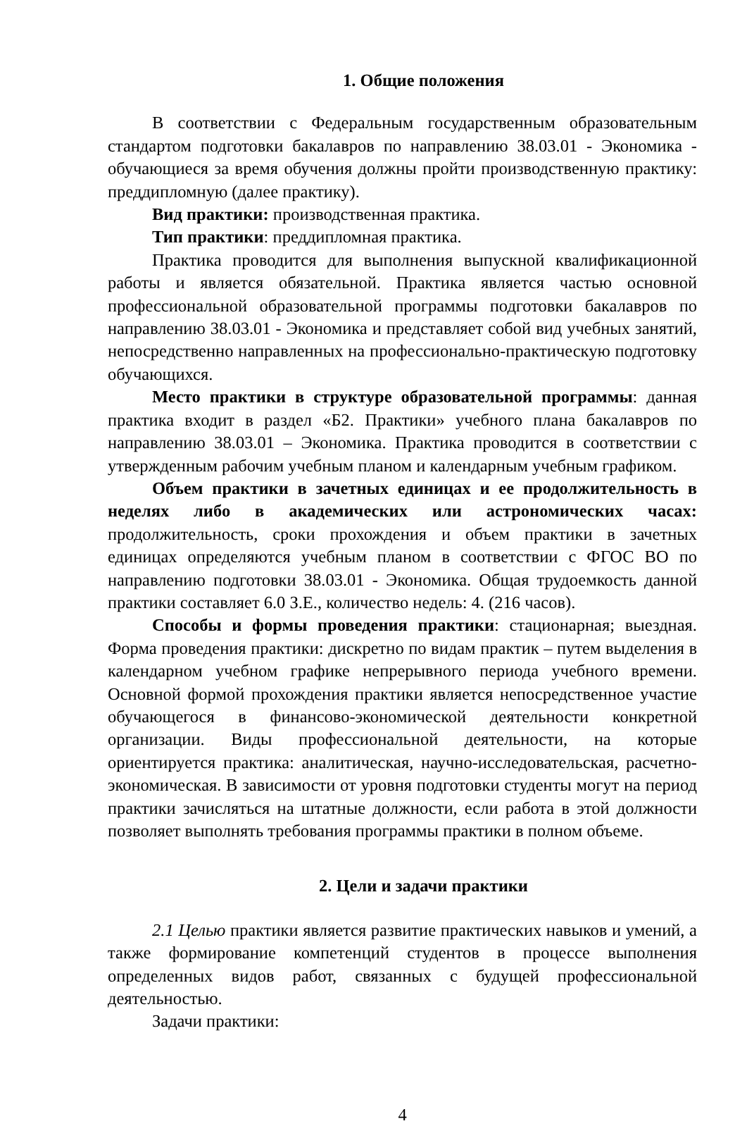1. Общие положения
В соответствии с Федеральным государственным образовательным стандартом подготовки бакалавров по направлению 38.03.01 - Экономика - обучающиеся за время обучения должны пройти производственную практику: преддипломную (далее практику).
Вид практики: производственная практика.
Тип практики: преддипломная практика.
Практика проводится для выполнения выпускной квалификационной работы и является обязательной. Практика является частью основной профессиональной образовательной программы подготовки бакалавров по направлению 38.03.01 - Экономика и представляет собой вид учебных занятий, непосредственно направленных на профессионально-практическую подготовку обучающихся.
Место практики в структуре образовательной программы: данная практика входит в раздел «Б2. Практики» учебного плана бакалавров по направлению 38.03.01 – Экономика. Практика проводится в соответствии с утвержденным рабочим учебным планом и календарным учебным графиком.
Объем практики в зачетных единицах и ее продолжительность в неделях либо в академических или астрономических часах: продолжительность, сроки прохождения и объем практики в зачетных единицах определяются учебным планом в соответствии с ФГОС ВО по направлению подготовки 38.03.01 - Экономика. Общая трудоемкость данной практики составляет 6.0 З.Е., количество недель: 4. (216 часов).
Способы и формы проведения практики: стационарная; выездная. Форма проведения практики: дискретно по видам практик – путем выделения в календарном учебном графике непрерывного периода учебного времени. Основной формой прохождения практики является непосредственное участие обучающегося в финансово-экономической деятельности конкретной организации. Виды профессиональной деятельности, на которые ориентируется практика: аналитическая, научно-исследовательская, расчетно-экономическая. В зависимости от уровня подготовки студенты могут на период практики зачисляться на штатные должности, если работа в этой должности позволяет выполнять требования программы практики в полном объеме.
2. Цели и задачи практики
2.1 Целью практики является развитие практических навыков и умений, а также формирование компетенций студентов в процессе выполнения определенных видов работ, связанных с будущей профессиональной деятельностью.
Задачи практики:
4